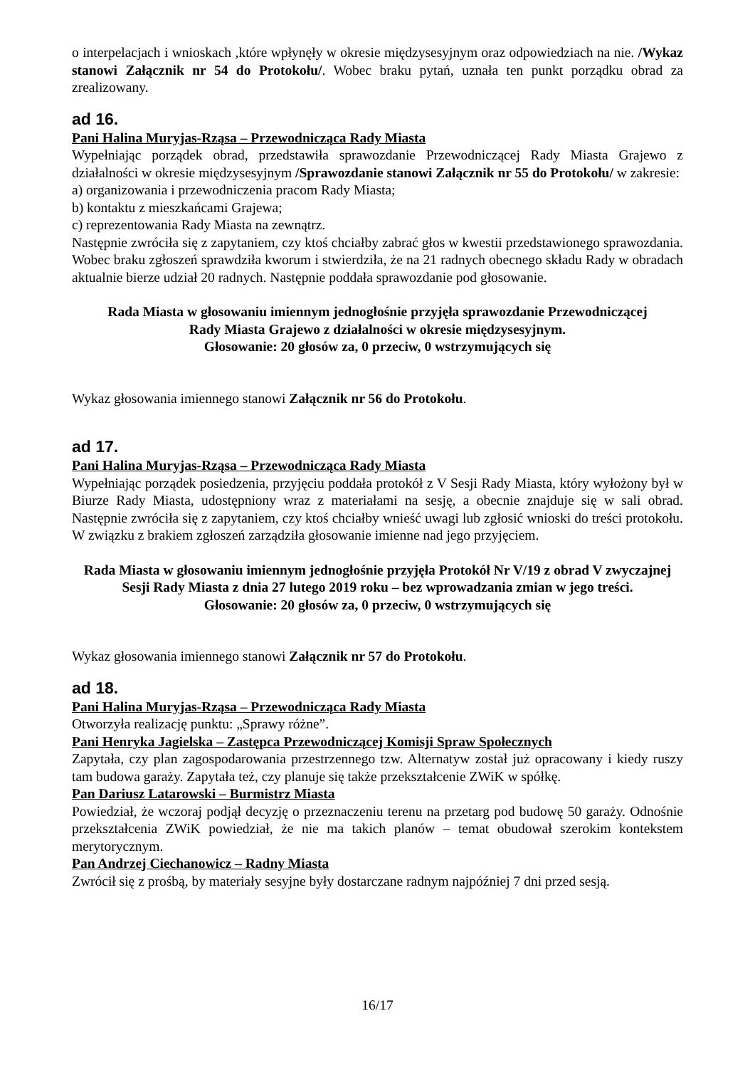o interpelacjach i wnioskach ,które wpłynęły w okresie międzysesyjnym oraz odpowiedziach na nie. /Wykaz stanowi Załącznik nr 54 do Protokołu/. Wobec braku pytań, uznała ten punkt porządku obrad za zrealizowany.
ad 16.
Pani Halina Muryjas-Rząsa – Przewodnicząca Rady Miasta
Wypełniając porządek obrad, przedstawiła sprawozdanie Przewodniczącej Rady Miasta Grajewo z działalności w okresie międzysesyjnym /Sprawozdanie stanowi Załącznik nr 55 do Protokołu/ w zakresie:
a) organizowania i przewodniczenia pracom Rady Miasta;
b) kontaktu z mieszkańcami Grajewa;
c) reprezentowania Rady Miasta na zewnątrz.
Następnie zwróciła się z zapytaniem, czy ktoś chciałby zabrać głos w kwestii przedstawionego sprawozdania. Wobec braku zgłoszeń sprawdziła kworum i stwierdziła, że na 21 radnych obecnego składu Rady w obradach aktualnie bierze udział 20 radnych. Następnie poddała sprawozdanie pod głosowanie.
Rada Miasta w głosowaniu imiennym jednogłośnie przyjęła sprawozdanie Przewodniczącej
Rady Miasta Grajewo z działalności w okresie międzysesyjnym.
Głosowanie: 20 głosów za, 0 przeciw, 0 wstrzymujących się
Wykaz głosowania imiennego stanowi Załącznik nr 56 do Protokołu.
ad 17.
Pani Halina Muryjas-Rząsa – Przewodnicząca Rady Miasta
Wypełniając porządek posiedzenia, przyjęciu poddała protokół z V Sesji Rady Miasta, który wyłożony był w Biurze Rady Miasta, udostępniony wraz z materiałami na sesję, a obecnie znajduje się w sali obrad. Następnie zwróciła się z zapytaniem, czy ktoś chciałby wnieść uwagi lub zgłosić wnioski do treści protokołu. W związku z brakiem zgłoszeń zarządziła głosowanie imienne nad jego przyjęciem.
Rada Miasta w głosowaniu imiennym jednogłośnie przyjęła Protokół Nr V/19 z obrad V zwyczajnej Sesji Rady Miasta z dnia 27 lutego 2019 roku – bez wprowadzania zmian w jego treści.
Głosowanie: 20 głosów za, 0 przeciw, 0 wstrzymujących się
Wykaz głosowania imiennego stanowi Załącznik nr 57 do Protokołu.
ad 18.
Pani Halina Muryjas-Rząsa – Przewodnicząca Rady Miasta
Otworzyła realizację punktu: „Sprawy różne”.
Pani Henryka Jagielska – Zastępca Przewodniczącej Komisji Spraw Społecznych
Zapytała, czy plan zagospodarowania przestrzennego tzw. Alternatyw został już opracowany i kiedy ruszy tam budowa garaży. Zapytała też, czy planuje się także przekształcenie ZWiK w spółkę.
Pan Dariusz Latarowski – Burmistrz Miasta
Powiedział, że wczoraj podjął decyzję o przeznaczeniu terenu na przetarg pod budowę 50 garaży. Odnośnie przekształcenia ZWiK powiedział, że nie ma takich planów – temat obudował szerokim kontekstem merytorycznym.
Pan Andrzej Ciechanowicz – Radny Miasta
Zwrócił się z prośbą, by materiały sesyjne były dostarczane radnym najpóźniej 7 dni przed sesją.
16/17